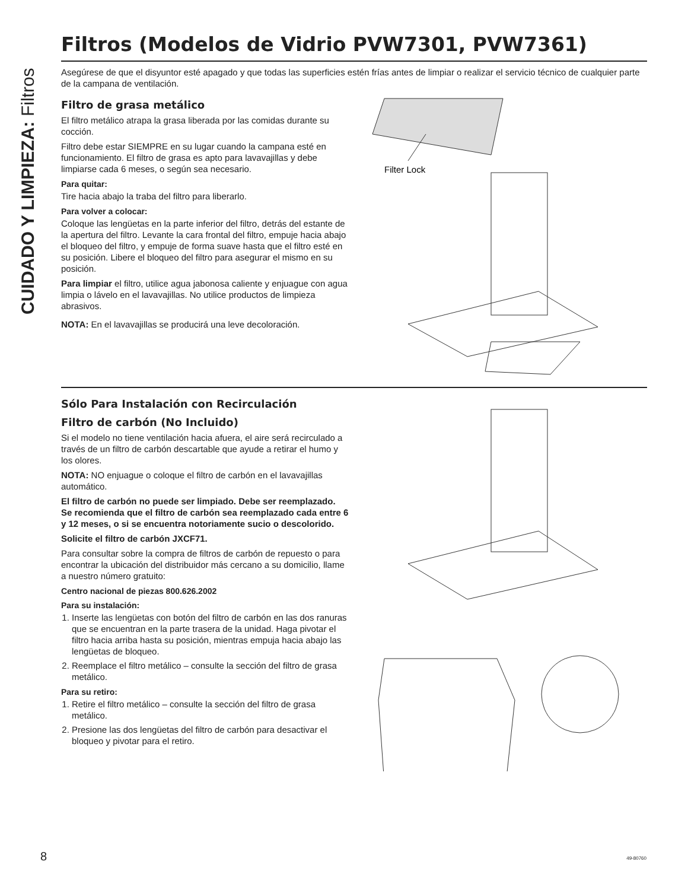CUIDADO Y LIMPIEZA: Filtros
Filtros (Modelos de Vidrio PVW7301, PVW7361)
Asegúrese de que el disyuntor esté apagado y que todas las superficies estén frías antes de limpiar o realizar el servicio técnico de cualquier parte de la campana de ventilación.
Filtro de grasa metálico
El filtro metálico atrapa la grasa liberada por las comidas durante su cocción.
Filtro debe estar SIEMPRE en su lugar cuando la campana esté en funcionamiento. El filtro de grasa es apto para lavavajillas y debe limpiarse cada 6 meses, o según sea necesario.
Para quitar:
Tire hacia abajo la traba del filtro para liberarlo.
Para volver a colocar:
Coloque las lengüetas en la parte inferior del filtro, detrás del estante de la apertura del filtro. Levante la cara frontal del filtro, empuje hacia abajo el bloqueo del filtro, y empuje de forma suave hasta que el filtro esté en su posición. Libere el bloqueo del filtro para asegurar el mismo en su posición.
Para limpiar el filtro, utilice agua jabonosa caliente y enjuague con agua limpia o lávelo en el lavavajillas. No utilice productos de limpieza abrasivos.
NOTA: En el lavavajillas se producirá una leve decoloración.
Filter Lock
Sólo Para Instalación con Recirculación
Filtro de carbón (No Incluido)
Si el modelo no tiene ventilación hacia afuera, el aire será recirculado a través de un filtro de carbón descartable que ayude a retirar el humo y los olores.
NOTA: NO enjuague o coloque el filtro de carbón en el lavavajillas automático.
El filtro de carbón no puede ser limpiado. Debe ser reemplazado. Se recomienda que el filtro de carbón sea reemplazado cada entre 6 y 12 meses, o si se encuentra notoriamente sucio o descolorido.
Solicite el filtro de carbón JXCF71.
Para consultar sobre la compra de filtros de carbón de repuesto o para encontrar la ubicación del distribuidor más cercano a su domicilio, llame a nuestro número gratuito:
Centro nacional de piezas 800.626.2002
Para su instalación:
1. Inserte las lengüetas con botón del filtro de carbón en las dos ranuras que se encuentran en la parte trasera de la unidad. Haga pivotar el filtro hacia arriba hasta su posición, mientras empuja hacia abajo las lengüetas de bloqueo.
2. Reemplace el filtro metálico – consulte la sección del filtro de grasa metálico.
Para su retiro:
1. Retire el filtro metálico – consulte la sección del filtro de grasa metálico.
2. Presione las dos lengüetas del filtro de carbón para desactivar el bloqueo y pivotar para el retiro.
8 49-80760